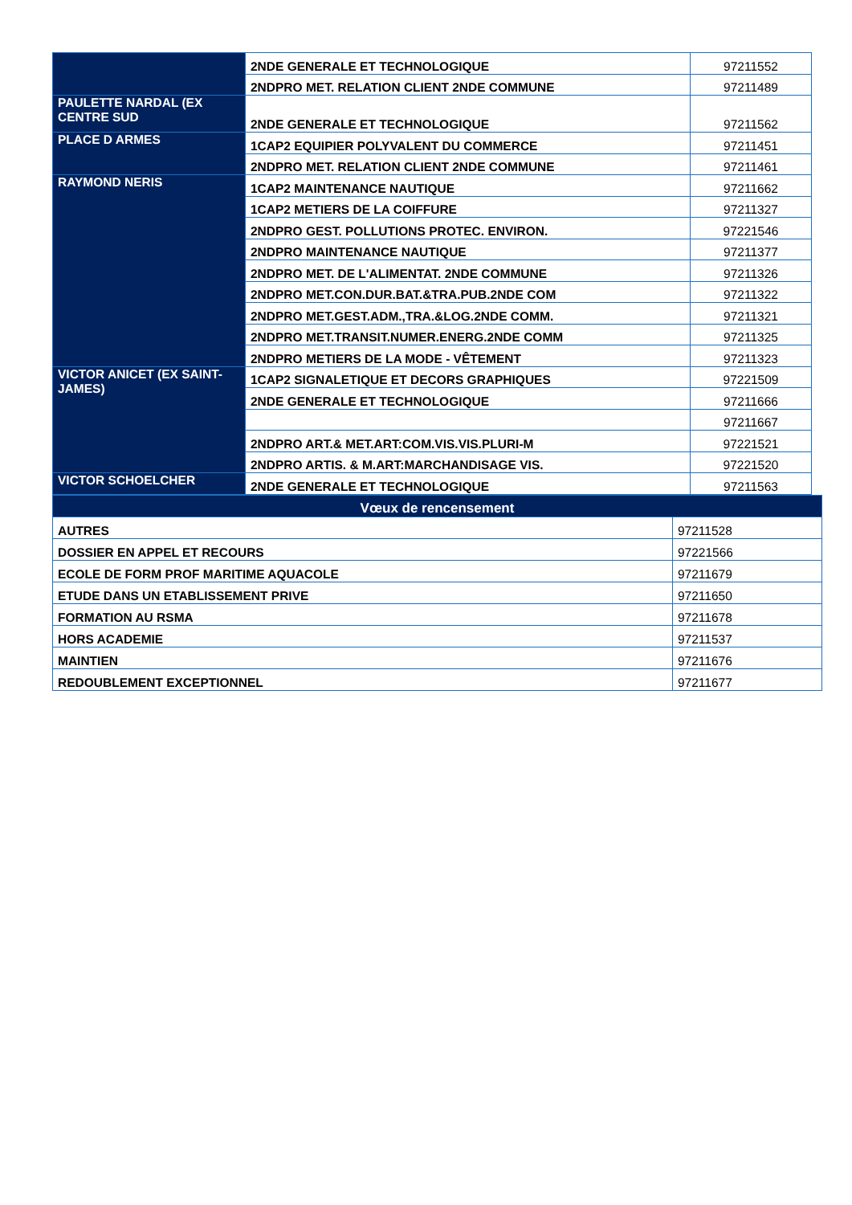| | 2NDE GENERALE ET TECHNOLOGIQUE | 97211552 |
| | 2NDPRO MET. RELATION CLIENT 2NDE COMMUNE | 97211489 |
| PAULETTE NARDAL (EX CENTRE SUD | 2NDE GENERALE ET TECHNOLOGIQUE | 97211562 |
| PLACE D ARMES | 1CAP2 EQUIPIER POLYVALENT DU COMMERCE | 97211451 |
| | 2NDPRO MET. RELATION CLIENT 2NDE COMMUNE | 97211461 |
| RAYMOND NERIS | 1CAP2 MAINTENANCE NAUTIQUE | 97211662 |
| | 1CAP2 METIERS DE LA COIFFURE | 97211327 |
| | 2NDPRO GEST. POLLUTIONS PROTEC. ENVIRON. | 97221546 |
| | 2NDPRO MAINTENANCE NAUTIQUE | 97211377 |
| | 2NDPRO MET. DE L'ALIMENTAT. 2NDE COMMUNE | 97211326 |
| | 2NDPRO MET.CON.DUR.BAT.&TRA.PUB.2NDE COM | 97211322 |
| | 2NDPRO MET.GEST.ADM.,TRA.&LOG.2NDE COMM. | 97211321 |
| | 2NDPRO MET.TRANSIT.NUMER.ENERG.2NDE COMM | 97211325 |
| | 2NDPRO METIERS DE LA MODE - VÊTEMENT | 97211323 |
| VICTOR ANICET (EX SAINT-JAMES) | 1CAP2 SIGNALETIQUE ET DECORS GRAPHIQUES | 97221509 |
| | 2NDE GENERALE ET TECHNOLOGIQUE | 97211666 |
| | | 97211667 |
| | 2NDPRO ART.& MET.ART:COM.VIS.VIS.PLURI-M | 97221521 |
| | 2NDPRO ARTIS. & M.ART:MARCHANDISAGE VIS. | 97221520 |
| VICTOR SCHOELCHER | 2NDE GENERALE ET TECHNOLOGIQUE | 97211563 |
| Vœux de rencensement | |
| AUTRES | 97211528 |
| DOSSIER EN APPEL ET RECOURS | 97221566 |
| ECOLE DE FORM PROF MARITIME AQUACOLE | 97211679 |
| ETUDE DANS UN ETABLISSEMENT PRIVE | 97211650 |
| FORMATION AU RSMA | 97211678 |
| HORS ACADEMIE | 97211537 |
| MAINTIEN | 97211676 |
| REDOUBLEMENT EXCEPTIONNEL | 97211677 |